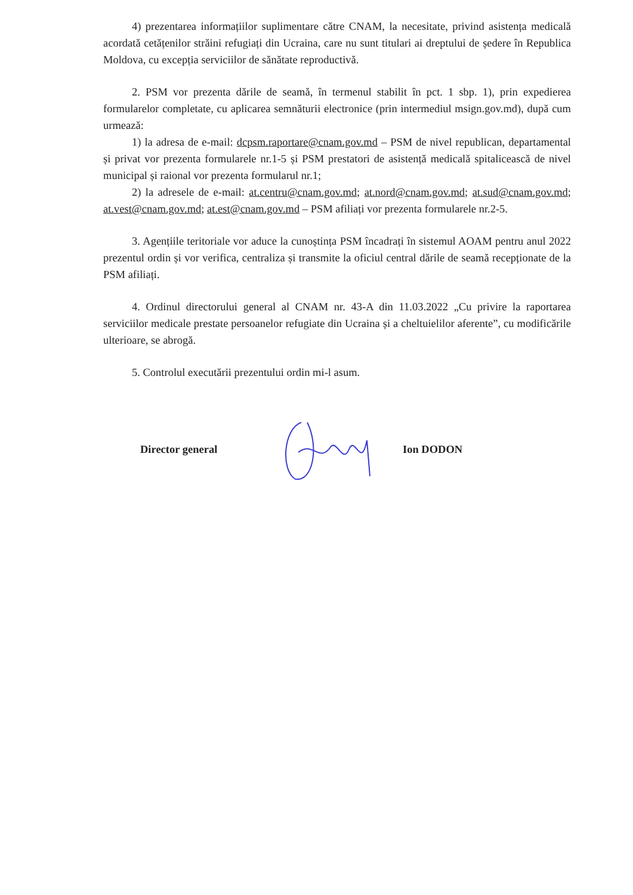4) prezentarea informațiilor suplimentare către CNAM, la necesitate, privind asistența medicală acordată cetățenilor străini refugiați din Ucraina, care nu sunt titulari ai dreptului de ședere în Republica Moldova, cu excepția serviciilor de sănătate reproductivă.
2. PSM vor prezenta dările de seamă, în termenul stabilit în pct. 1 sbp. 1), prin expedierea formularelor completate, cu aplicarea semnăturii electronice (prin intermediul msign.gov.md), după cum urmează:
1) la adresa de e-mail: dcpsm.raportare@cnam.gov.md – PSM de nivel republican, departamental și privat vor prezenta formularele nr.1-5 și PSM prestatori de asistență medicală spitalicească de nivel municipal și raional vor prezenta formularul nr.1;
2) la adresele de e-mail: at.centru@cnam.gov.md; at.nord@cnam.gov.md; at.sud@cnam.gov.md; at.vest@cnam.gov.md; at.est@cnam.gov.md – PSM afiliați vor prezenta formularele nr.2-5.
3. Agențiile teritoriale vor aduce la cunoștința PSM încadrați în sistemul AOAM pentru anul 2022 prezentul ordin și vor verifica, centraliza și transmite la oficiul central dările de seamă recepționate de la PSM afiliați.
4. Ordinul directorului general al CNAM nr. 43-A din 11.03.2022 „Cu privire la raportarea serviciilor medicale prestate persoanelor refugiate din Ucraina și a cheltuielilor aferente”, cu modificările ulterioare, se abrogă.
5. Controlul executării prezentului ordin mi-l asum.
Director general Ion DODON